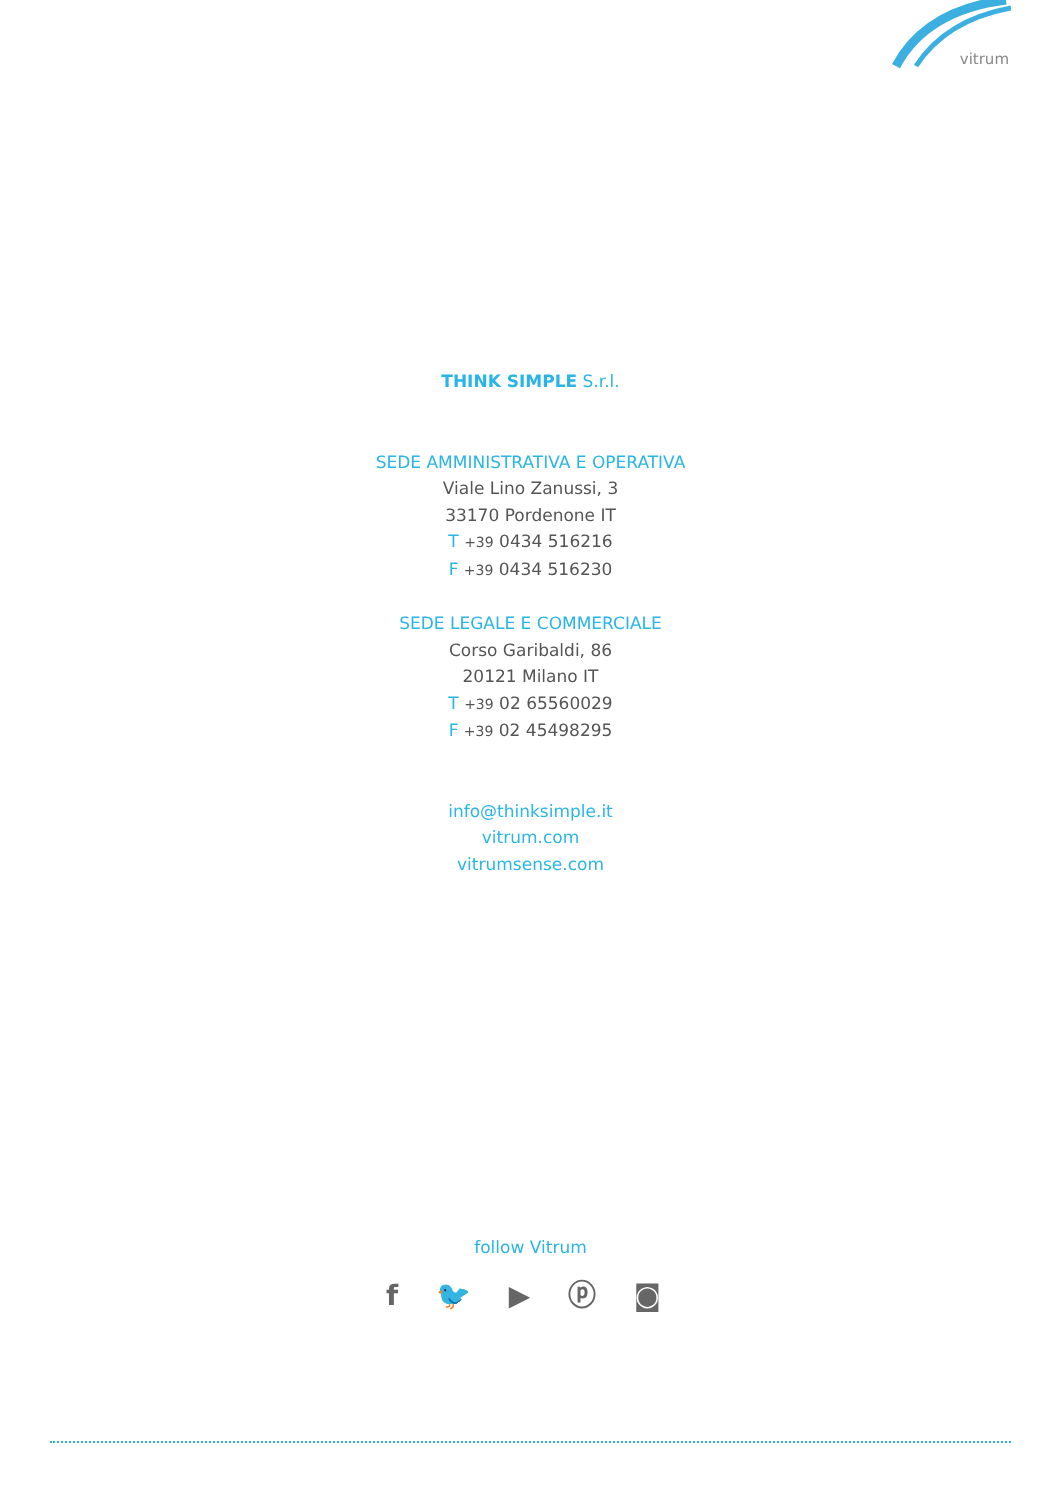vitrum
THINK SIMPLE S.r.l.
SEDE AMMINISTRATIVA E OPERATIVA
Viale Lino Zanussi, 3
33170 Pordenone IT
T +39 0434 516216
F +39 0434 516230
SEDE LEGALE E COMMERCIALE
Corso Garibaldi, 86
20121 Milano IT
T +39 02 65560029
F +39 02 45498295
info@thinksimple.it
vitrum.com
vitrumsense.com
follow Vitrum
f 🐦 ▶ ⓟ ◙